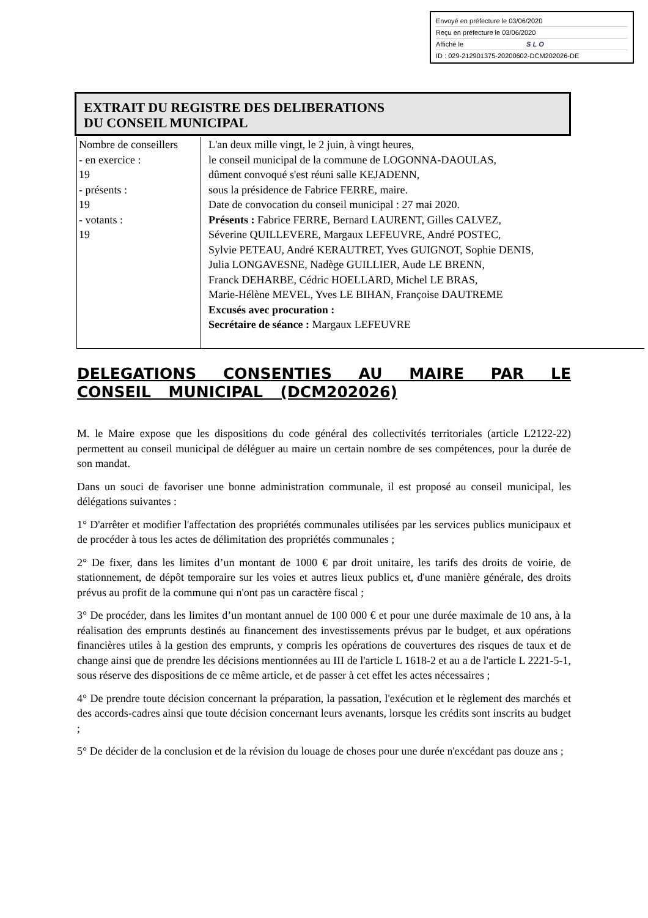Envoyé en préfecture le 03/06/2020
Reçu en préfecture le 03/06/2020
Affiché le SLO
ID : 029-212901375-20200602-DCM202026-DE
EXTRAIT DU REGISTRE DES DELIBERATIONS
DU CONSEIL MUNICIPAL
| Nombre de conseillers - en exercice : 19 - présents : 19 - votants : 19 | L'an deux mille vingt, le 2 juin, à vingt heures, le conseil municipal de la commune de LOGONNA-DAOULAS, dûment convoqué s'est réuni salle KEJADENN, sous la présidence de Fabrice FERRE, maire. Date de convocation du conseil municipal : 27 mai 2020. Présents : Fabrice FERRE, Bernard LAURENT, Gilles CALVEZ, Séverine QUILLEVERE, Margaux LEFEUVRE, André POSTEC, Sylvie PETEAU, André KERAUTRET, Yves GUIGNOT, Sophie DENIS, Julia LONGAVESNE, Nadège GUILLIER, Aude LE BRENN, Franck DEHARBE, Cédric HOELLARD, Michel LE BRAS, Marie-Hélène MEVEL, Yves LE BIHAN, Françoise DAUTREME Excusés avec procuration : Secrétaire de séance : Margaux LEFEUVRE |
DELEGATIONS CONSENTIES AU MAIRE PAR LE CONSEIL MUNICIPAL (DCM202026)
M. le Maire expose que les dispositions du code général des collectivités territoriales (article L2122-22) permettent au conseil municipal de déléguer au maire un certain nombre de ses compétences, pour la durée de son mandat.
Dans un souci de favoriser une bonne administration communale, il est proposé au conseil municipal, les délégations suivantes :
1° D'arrêter et modifier l'affectation des propriétés communales utilisées par les services publics municipaux et de procéder à tous les actes de délimitation des propriétés communales ;
2° De fixer, dans les limites d’un montant de 1000 € par droit unitaire, les tarifs des droits de voirie, de stationnement, de dépôt temporaire sur les voies et autres lieux publics et, d'une manière générale, des droits prévus au profit de la commune qui n'ont pas un caractère fiscal ;
3° De procéder, dans les limites d’un montant annuel de 100 000 € et pour une durée maximale de 10 ans, à la réalisation des emprunts destinés au financement des investissements prévus par le budget, et aux opérations financières utiles à la gestion des emprunts, y compris les opérations de couvertures des risques de taux et de change ainsi que de prendre les décisions mentionnées au III de l'article L 1618-2 et au a de l'article L 2221-5-1, sous réserve des dispositions de ce même article, et de passer à cet effet les actes nécessaires ;
4° De prendre toute décision concernant la préparation, la passation, l'exécution et le règlement des marchés et des accords-cadres ainsi que toute décision concernant leurs avenants, lorsque les crédits sont inscrits au budget ;
5° De décider de la conclusion et de la révision du louage de choses pour une durée n'excédant pas douze ans ;